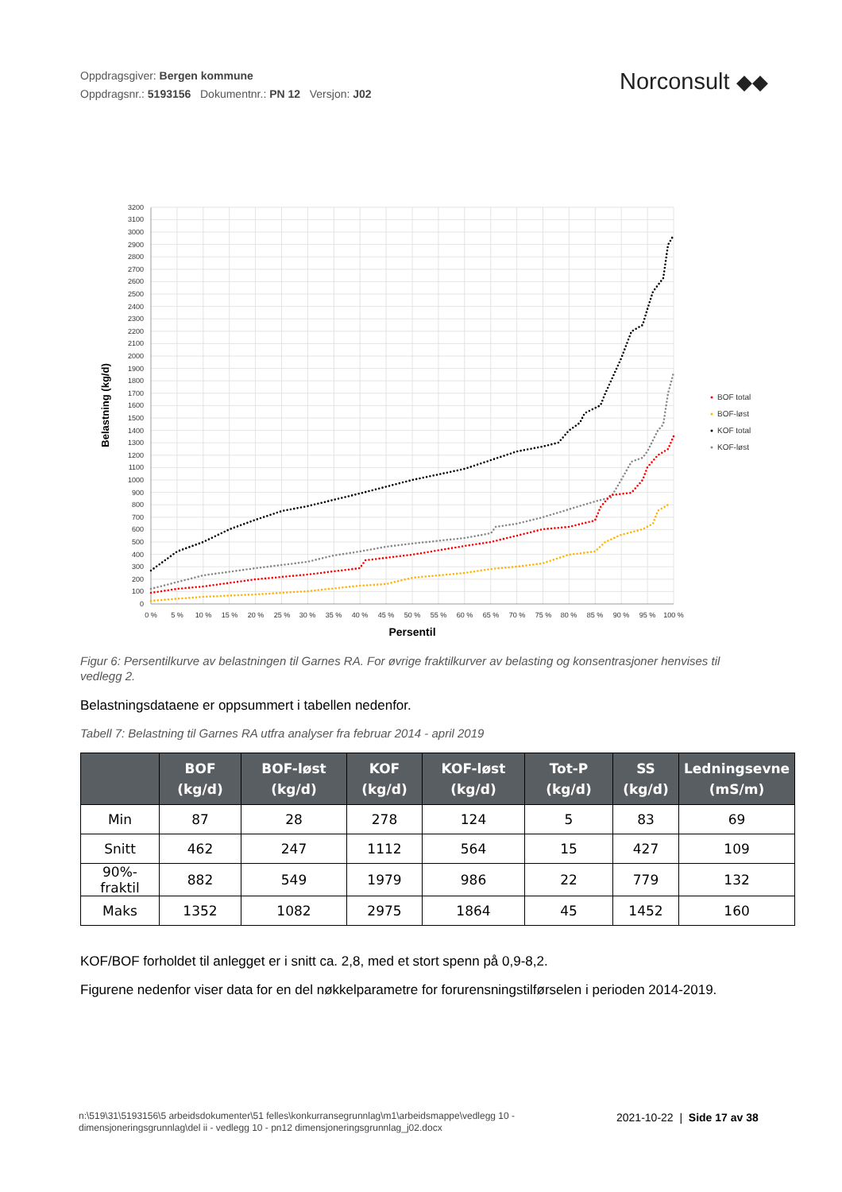Oppdragsgiver: Bergen kommune
Oppdragsnr.: 5193156 Dokumentnr.: PN 12 Versjon: J02
Norconsult ◆◆
0
100
200
300
400
500
600
700
800
900
1000
1100
1200
1300
1400
1500
1600
1700
1800
1900
2000
2100
2200
2300
2400
2500
2600
2700
2800
2900
3000
3100
3200
0 %
5 %
10 %
15 %
20 %
25 %
30 %
35 %
40 %
45 %
50 %
55 %
60 %
65 %
70 %
75 %
80 %
85 %
90 %
95 %
100 %
Persentil
Belastning (kg/d)
BOF total
BOF-løst
KOF total
KOF-løst
Figur 6: Persentilkurve av belastningen til Garnes RA. For øvrige fraktilkurver av belasting og konsentrasjoner henvises til vedlegg 2.
Belastningsdataene er oppsummert i tabellen nedenfor.
Tabell 7: Belastning til Garnes RA utfra analyser fra februar 2014 - april 2019
| | BOF (kg/d) | BOF-løst (kg/d) | KOF (kg/d) | KOF-løst (kg/d) | Tot-P (kg/d) | SS (kg/d) | Ledningsevne (mS/m) |
| --- | --- | --- | --- | --- | --- | --- | --- |
| Min | 87 | 28 | 278 | 124 | 5 | 83 | 69 |
| Snitt | 462 | 247 | 1112 | 564 | 15 | 427 | 109 |
| 90%-fraktil | 882 | 549 | 1979 | 986 | 22 | 779 | 132 |
| Maks | 1352 | 1082 | 2975 | 1864 | 45 | 1452 | 160 |
KOF/BOF forholdet til anlegget er i snitt ca. 2,8, med et stort spenn på 0,9-8,2.
Figurene nedenfor viser data for en del nøkkelparametre for forurensningstilførselen i perioden 2014-2019.
n:\519\31\5193156\5 arbeidsdokumenter\51 felles\konkurransegrunnlag\m1\arbeidsmappe\vedlegg 10 -
dimensjoneringsgrunnlag\del ii - vedlegg 10 - pn12 dimensjoneringsgrunnlag_j02.docx
2021-10-22 | Side 17 av 38